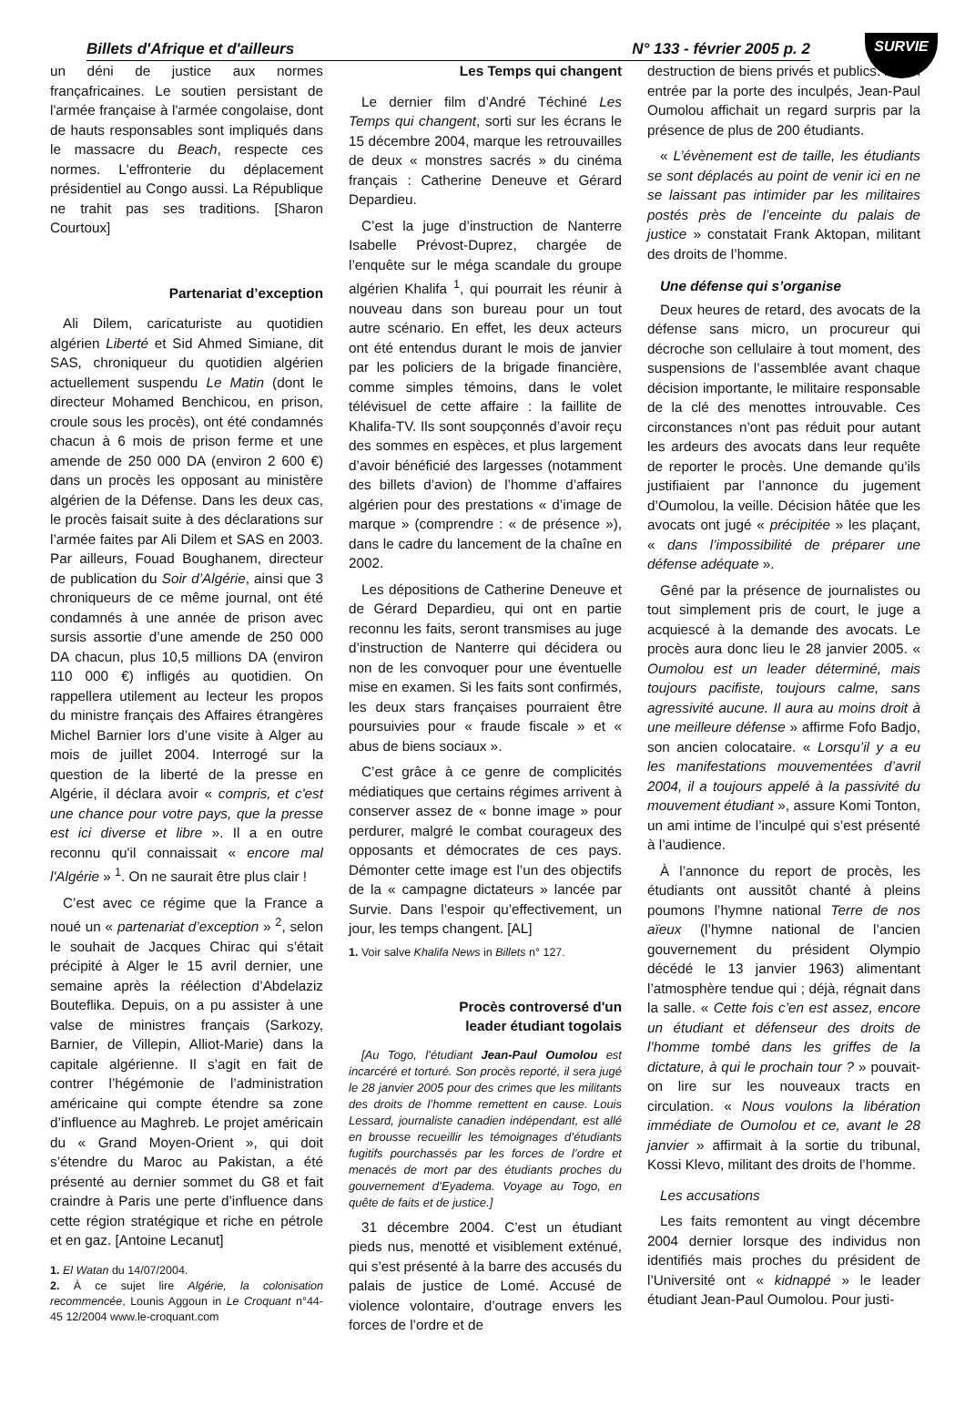Billets d'Afrique et d'ailleurs N° 133 - février 2005 p. 2
SURVIE
un déni de justice aux normes françafricaines. Le soutien persistant de l'armée française à l'armée congolaise, dont de hauts responsables sont impliqués dans le massacre du Beach, respecte ces normes. L'effronterie du déplacement présidentiel au Congo aussi. La République ne trahit pas ses traditions. [Sharon Courtoux]
Partenariat d’exception
Ali Dilem, caricaturiste au quotidien algérien Liberté et Sid Ahmed Simiane, dit SAS, chroniqueur du quotidien algérien actuellement suspendu Le Matin (dont le directeur Mohamed Benchicou, en prison, croule sous les procès), ont été condamnés chacun à 6 mois de prison ferme et une amende de 250 000 DA (environ 2 600 €) dans un procès les opposant au ministère algérien de la Défense. Dans les deux cas, le procès faisait suite à des déclarations sur l’armée faites par Ali Dilem et SAS en 2003. Par ailleurs, Fouad Boughanem, directeur de publication du Soir d’Algérie, ainsi que 3 chroniqueurs de ce même journal, ont été condamnés à une année de prison avec sursis assortie d’une amende de 250 000 DA chacun, plus 10,5 millions DA (environ 110 000 €) infligés au quotidien. On rappellera utilement au lecteur les propos du ministre français des Affaires étrangères Michel Barnier lors d’une visite à Alger au mois de juillet 2004. Interrogé sur la question de la liberté de la presse en Algérie, il déclara avoir « compris, et c'est une chance pour votre pays, que la presse est ici diverse et libre ». Il a en outre reconnu qu'il connaissait « encore mal l'Algérie » <sup>1</sup>. On ne saurait être plus clair !
C’est avec ce régime que la France a noué un « partenariat d’exception » <sup>2</sup>, selon le souhait de Jacques Chirac qui s’était précipité à Alger le 15 avril dernier, une semaine après la réélection d’Abdelaziz Bouteflika. Depuis, on a pu assister à une valse de ministres français (Sarkozy, Barnier, de Villepin, Alliot-Marie) dans la capitale algérienne. Il s’agit en fait de contrer l’hégémonie de l’administration américaine qui compte étendre sa zone d’influence au Maghreb. Le projet américain du « Grand Moyen-Orient », qui doit s’étendre du Maroc au Pakistan, a été présenté au dernier sommet du G8 et fait craindre à Paris une perte d’influence dans cette région stratégique et riche en pétrole et en gaz. [Antoine Lecanut]
1. El Watan du 14/07/2004.
2. À ce sujet lire Algérie, la colonisation recommencée, Lounis Aggoun in Le Croquant n°44-45 12/2004 www.le-croquant.com
Les Temps qui changent
Le dernier film d’André Téchiné Les Temps qui changent, sorti sur les écrans le 15 décembre 2004, marque les retrouvailles de deux « monstres sacrés » du cinéma français : Catherine Deneuve et Gérard Depardieu.
C’est la juge d’instruction de Nanterre Isabelle Prévost-Duprez, chargée de l’enquête sur le méga scandale du groupe algérien Khalifa <sup>1</sup>, qui pourrait les réunir à nouveau dans son bureau pour un tout autre scénario. En effet, les deux acteurs ont été entendus durant le mois de janvier par les policiers de la brigade financière, comme simples témoins, dans le volet télévisuel de cette affaire : la faillite de Khalifa-TV. Ils sont soupçonnés d’avoir reçu des sommes en espèces, et plus largement d’avoir bénéficié des largesses (notamment des billets d’avion) de l’homme d’affaires algérien pour des prestations « d’image de marque » (comprendre : « de présence »), dans le cadre du lancement de la chaîne en 2002.
Les dépositions de Catherine Deneuve et de Gérard Depardieu, qui ont en partie reconnu les faits, seront transmises au juge d’instruction de Nanterre qui décidera ou non de les convoquer pour une éventuelle mise en examen. Si les faits sont confirmés, les deux stars françaises pourraient être poursuivies pour « fraude fiscale » et « abus de biens sociaux ».
C’est grâce à ce genre de complicités médiatiques que certains régimes arrivent à conserver assez de « bonne image » pour perdurer, malgré le combat courageux des opposants et démocrates de ces pays. Démonter cette image est l’un des objectifs de la « campagne dictateurs » lancée par Survie. Dans l’espoir qu’effectivement, un jour, les temps changent. [AL]
1. Voir salve Khalifa News in Billets n° 127.
Procès controversé d'un
leader étudiant togolais
[Au Togo, l’étudiant Jean-Paul Oumolou est incarcéré et torturé. Son procès reporté, il sera jugé le 28 janvier 2005 pour des crimes que les militants des droits de l’homme remettent en cause. Louis Lessard, journaliste canadien indépendant, est allé en brousse recueillir les témoignages d’étudiants fugitifs pourchassés par les forces de l’ordre et menacés de mort par des étudiants proches du gouvernement d’Eyadema. Voyage au Togo, en quête de faits et de justice.]
31 décembre 2004. C’est un étudiant pieds nus, menotté et visiblement exténué, qui s’est présenté à la barre des accusés du palais de justice de Lomé. Accusé de violence volontaire, d’outrage envers les forces de l’ordre et de
destruction de biens privés et publics. À son entrée par la porte des inculpés, Jean-Paul Oumolou affichait un regard surpris par la présence de plus de 200 étudiants.
« L’évènement est de taille, les étudiants se sont déplacés au point de venir ici en ne se laissant pas intimider par les militaires postés près de l’enceinte du palais de justice » constatait Frank Aktopan, militant des droits de l’homme.
Une défense qui s’organise
Deux heures de retard, des avocats de la défense sans micro, un procureur qui décroche son cellulaire à tout moment, des suspensions de l’assemblée avant chaque décision importante, le militaire responsable de la clé des menottes introuvable. Ces circonstances n’ont pas réduit pour autant les ardeurs des avocats dans leur requête de reporter le procès. Une demande qu’ils justifiaient par l’annonce du jugement d’Oumolou, la veille. Décision hâtée que les avocats ont jugé « précipitée » les plaçant, « dans l’impossibilité de préparer une défense adéquate ».
Gêné par la présence de journalistes ou tout simplement pris de court, le juge a acquiescé à la demande des avocats. Le procès aura donc lieu le 28 janvier 2005. « Oumolou est un leader déterminé, mais toujours pacifiste, toujours calme, sans agressivité aucune. Il aura au moins droit à une meilleure défense » affirme Fofo Badjo, son ancien colocataire. « Lorsqu’il y a eu les manifestations mouvementées d’avril 2004, il a toujours appelé à la passivité du mouvement étudiant », assure Komi Tonton, un ami intime de l’inculpé qui s’est présenté à l’audience.
À l’annonce du report de procès, les étudiants ont aussitôt chanté à pleins poumons l’hymne national Terre de nos aïeux (l’hymne national de l’ancien gouvernement du président Olympio décédé le 13 janvier 1963) alimentant l’atmosphère tendue qui ; déjà, régnait dans la salle. « Cette fois c’en est assez, encore un étudiant et défenseur des droits de l’homme tombé dans les griffes de la dictature, à qui le prochain tour ? » pouvait-on lire sur les nouveaux tracts en circulation. « Nous voulons la libération immédiate de Oumolou et ce, avant le 28 janvier » affirmait à la sortie du tribunal, Kossi Klevo, militant des droits de l’homme.
Les accusations
Les faits remontent au vingt décembre 2004 dernier lorsque des individus non identifiés mais proches du président de l’Université ont « kidnappé » le leader étudiant Jean-Paul Oumolou. Pour justi-